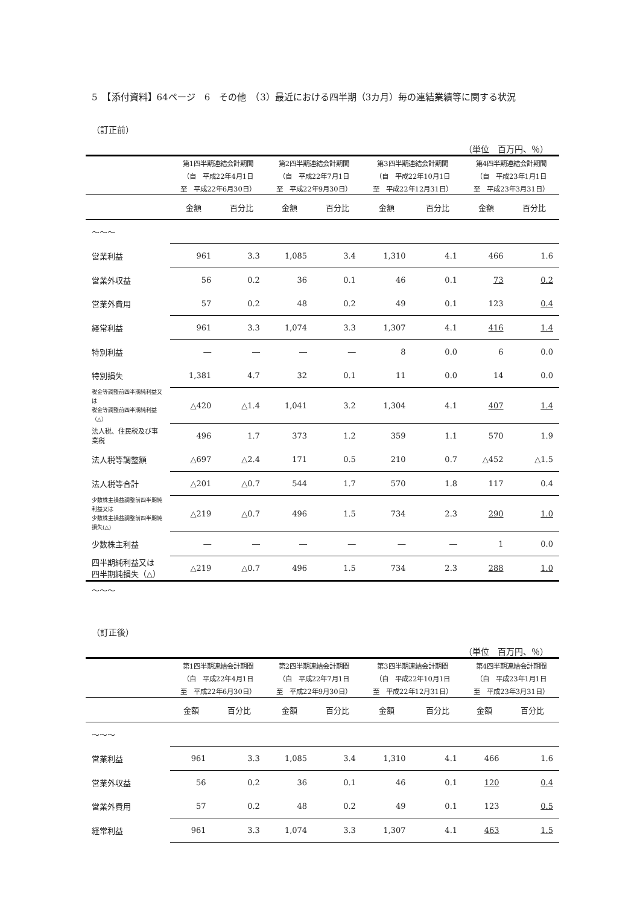5　【添付資料】64ページ　6　その他　（3）最近における四半期（3カ月）毎の連結業績等に関する状況
（訂正前）
（単位　百万円、％）
| | 第1四半期連結会計期間 | | 第2四半期連結会計期間 | | 第3四半期連結会計期間 | | 第4四半期連結会計期間 | |
| | （自 平成22年4月1日 | | （自 平成22年7月1日 | | （自 平成22年10月1日 | | （自 平成23年1月1日 | |
| | 至 平成22年6月30日） | | 至 平成22年9月30日） | | 至 平成22年12月31日） | | 至 平成23年3月31日） | |
| | 金額 | 百分比 | 金額 | 百分比 | 金額 | 百分比 | 金額 | 百分比 |
| 〜〜〜 | | | | | | | | |
| 営業利益 | 961 | 3.3 | 1,085 | 3.4 | 1,310 | 4.1 | 466 | 1.6 |
| 営業外収益 | 56 | 0.2 | 36 | 0.1 | 46 | 0.1 | 73 | 0.2 |
| 営業外費用 | 57 | 0.2 | 48 | 0.2 | 49 | 0.1 | 123 | 0.4 |
| 経常利益 | 961 | 3.3 | 1,074 | 3.3 | 1,307 | 4.1 | 416 | 1.4 |
| 特別利益 | ― | ― | ― | ― | 8 | 0.0 | 6 | 0.0 |
| 特別損失 | 1,381 | 4.7 | 32 | 0.1 | 11 | 0.0 | 14 | 0.0 |
| 税金等調整前四半期純利益又は 税金等調整前四半期純利益（△） | △420 | △1.4 | 1,041 | 3.2 | 1,304 | 4.1 | 407 | 1.4 |
| 法人税、住民税及び事業税 | 496 | 1.7 | 373 | 1.2 | 359 | 1.1 | 570 | 1.9 |
| 法人税等調整額 | △697 | △2.4 | 171 | 0.5 | 210 | 0.7 | △452 | △1.5 |
| 法人税等合計 | △201 | △0.7 | 544 | 1.7 | 570 | 1.8 | 117 | 0.4 |
| 少数株主損益調整前四半期純利益又は 少数株主損益調整前四半期純損失(△) | △219 | △0.7 | 496 | 1.5 | 734 | 2.3 | 290 | 1.0 |
| 少数株主利益 | ― | ― | ― | ― | ― | ― | 1 | 0.0 |
| 四半期純利益又は 四半期純損失（△） | △219 | △0.7 | 496 | 1.5 | 734 | 2.3 | 288 | 1.0 |
〜〜〜
（訂正後）
（単位　百万円、％）
| | 第1四半期連結会計期間 | | 第2四半期連結会計期間 | | 第3四半期連結会計期間 | | 第4四半期連結会計期間 | |
| | （自 平成22年4月1日 | | （自 平成22年7月1日 | | （自 平成22年10月1日 | | （自 平成23年1月1日 | |
| | 至 平成22年6月30日） | | 至 平成22年9月30日） | | 至 平成22年12月31日） | | 至 平成23年3月31日） | |
| | 金額 | 百分比 | 金額 | 百分比 | 金額 | 百分比 | 金額 | 百分比 |
| 〜〜〜 | | | | | | | | |
| 営業利益 | 961 | 3.3 | 1,085 | 3.4 | 1,310 | 4.1 | 466 | 1.6 |
| 営業外収益 | 56 | 0.2 | 36 | 0.1 | 46 | 0.1 | 120 | 0.4 |
| 営業外費用 | 57 | 0.2 | 48 | 0.2 | 49 | 0.1 | 123 | 0.5 |
| 経常利益 | 961 | 3.3 | 1,074 | 3.3 | 1,307 | 4.1 | 463 | 1.5 |